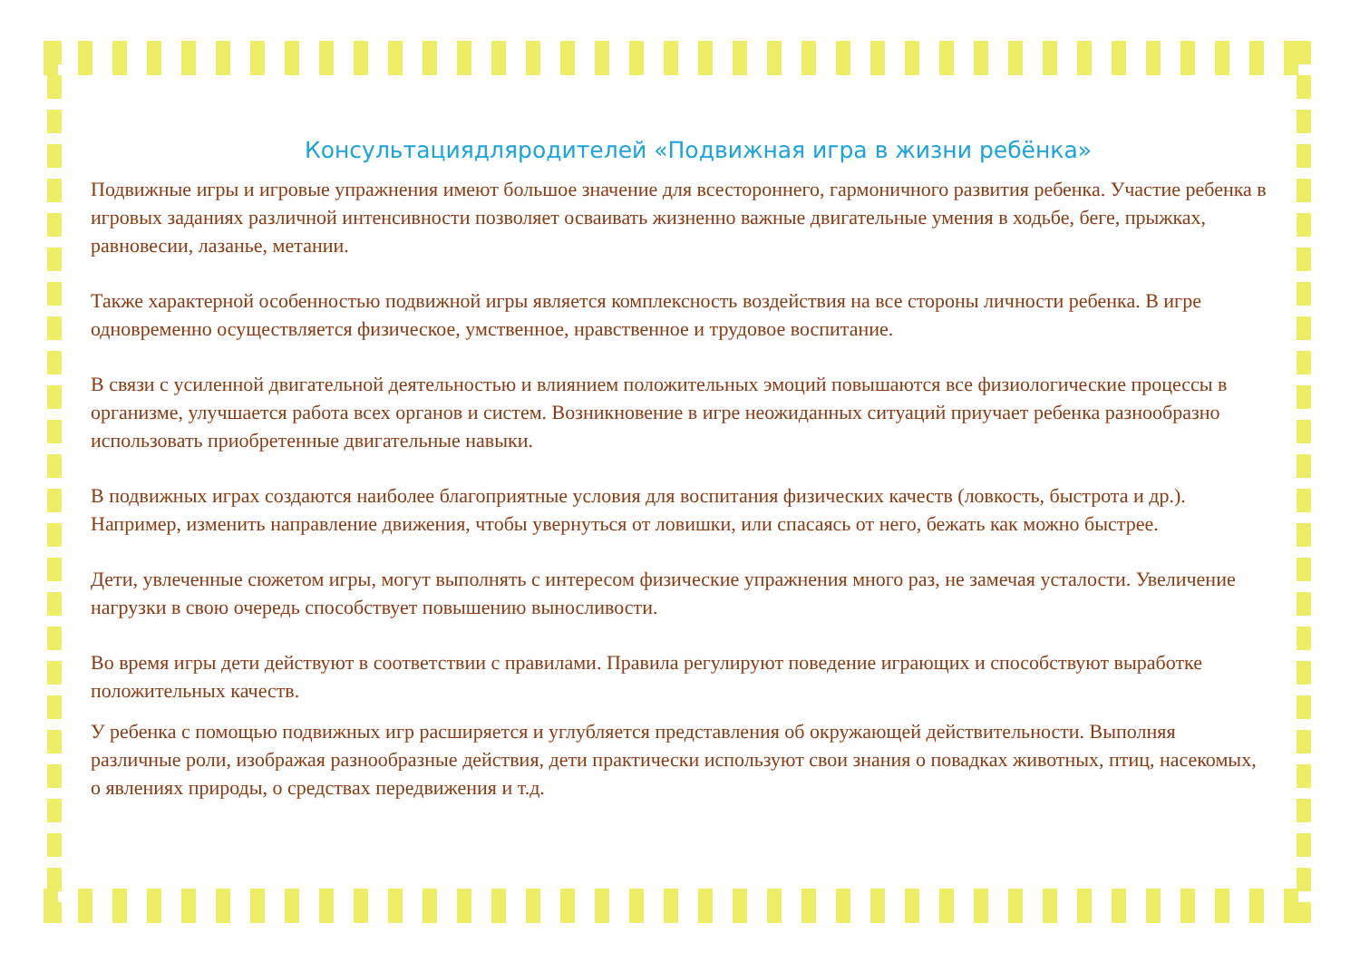Консультациядляродителей «Подвижная игра в жизни ребёнка»
Подвижные игры и игровые упражнения имеют большое значение для всестороннего, гармоничного развития ребенка. Участие ребенка в игровых заданиях различной интенсивности позволяет осваивать жизненно важные двигательные умения в ходьбе, беге, прыжках, равновесии, лазанье, метании.
Также характерной особенностью подвижной игры является комплексность воздействия на все стороны личности ребенка. В игре одновременно осуществляется физическое, умственное, нравственное и трудовое воспитание.
В связи с усиленной двигательной деятельностью и влиянием положительных эмоций повышаются все физиологические процессы в организме, улучшается работа всех органов и систем. Возникновение в игре неожиданных ситуаций приучает ребенка разнообразно использовать приобретенные двигательные навыки.
В подвижных играх создаются наиболее благоприятные условия для воспитания физических качеств (ловкость, быстрота и др.). Например, изменить направление движения, чтобы увернуться от ловишки, или спасаясь от него, бежать как можно быстрее.
Дети, увлеченные сюжетом игры, могут выполнять с интересом физические упражнения много раз, не замечая усталости. Увеличение нагрузки в свою очередь способствует повышению выносливости.
Во время игры дети действуют в соответствии с правилами. Правила регулируют поведение играющих и способствуют выработке положительных качеств.
У ребенка с помощью подвижных игр расширяется и углубляется представления об окружающей действительности. Выполняя различные роли, изображая разнообразные действия, дети практически используют свои знания о повадках животных, птиц, насекомых, о явлениях природы, о средствах передвижения и т.д.